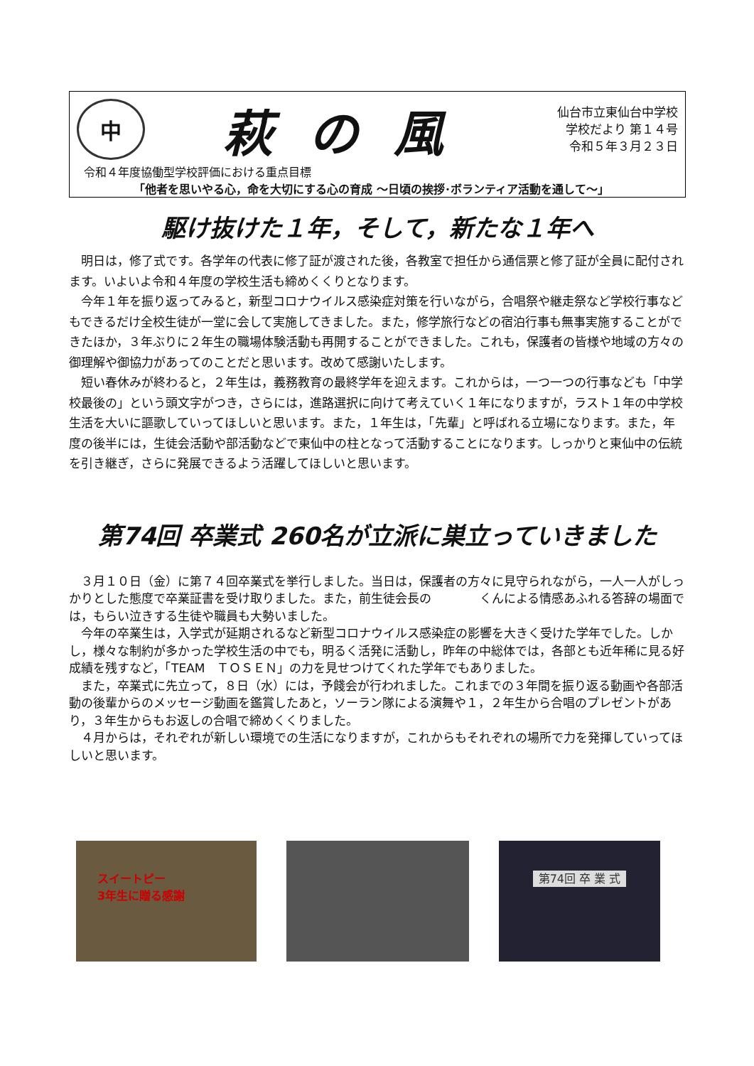中
萩の風
仙台市立東仙台中学校
学校だより 第１４号
令和５年３月２３日
令和４年度協働型学校評価における重点目標
「他者を思いやる心，命を大切にする心の育成 ～日頃の挨拶･ボランティア活動を通して～」
駆け抜けた１年，そして，新たな１年へ
明日は，修了式です。各学年の代表に修了証が渡された後，各教室で担任から通信票と修了証が全員に配付されます。いよいよ令和４年度の学校生活も締めくくりとなります。
今年１年を振り返ってみると，新型コロナウイルス感染症対策を行いながら，合唱祭や継走祭など学校行事などもできるだけ全校生徒が一堂に会して実施してきました。また，修学旅行などの宿泊行事も無事実施することができたほか，３年ぶりに２年生の職場体験活動も再開することができました。これも，保護者の皆様や地域の方々の御理解や御協力があってのことだと思います。改めて感謝いたします。
短い春休みが終わると，２年生は，義務教育の最終学年を迎えます。これからは，一つ一つの行事なども「中学校最後の」という頭文字がつき，さらには，進路選択に向けて考えていく１年になりますが，ラスト１年の中学校生活を大いに謳歌していってほしいと思います。また，１年生は，「先輩」と呼ばれる立場になります。また，年度の後半には，生徒会活動や部活動などで東仙中の柱となって活動することになります。しっかりと東仙中の伝統を引き継ぎ，さらに発展できるよう活躍してほしいと思います。
第74回 卒業式 260名が立派に巣立っていきました
３月１０日（金）に第７４回卒業式を挙行しました。当日は，保護者の方々に見守られながら，一人一人がしっかりとした態度で卒業証書を受け取りました。また，前生徒会長の　　　　くんによる情感あふれる答辞の場面では，もらい泣きする生徒や職員も大勢いました。
今年の卒業生は，入学式が延期されるなど新型コロナウイルス感染症の影響を大きく受けた学年でした。しかし，様々な制約が多かった学校生活の中でも，明るく活発に活動し，昨年の中総体では，各部とも近年稀に見る好成績を残すなど，「TEAM　ＴＯＳＥＮ」の力を見せつけてくれた学年でもありました。
また，卒業式に先立って，８日（水）には，予餞会が行われました。これまでの３年間を振り返る動画や各部活動の後輩からのメッセージ動画を鑑賞したあと，ソーラン隊による演舞や１，２年生から合唱のプレゼントがあり，３年生からもお返しの合唱で締めくくりました。
４月からは，それぞれが新しい環境での生活になりますが，これからもそれぞれの場所で力を発揮していってほしいと思います。
スイートピー
3年生に贈る感謝
第74回 卒 業 式